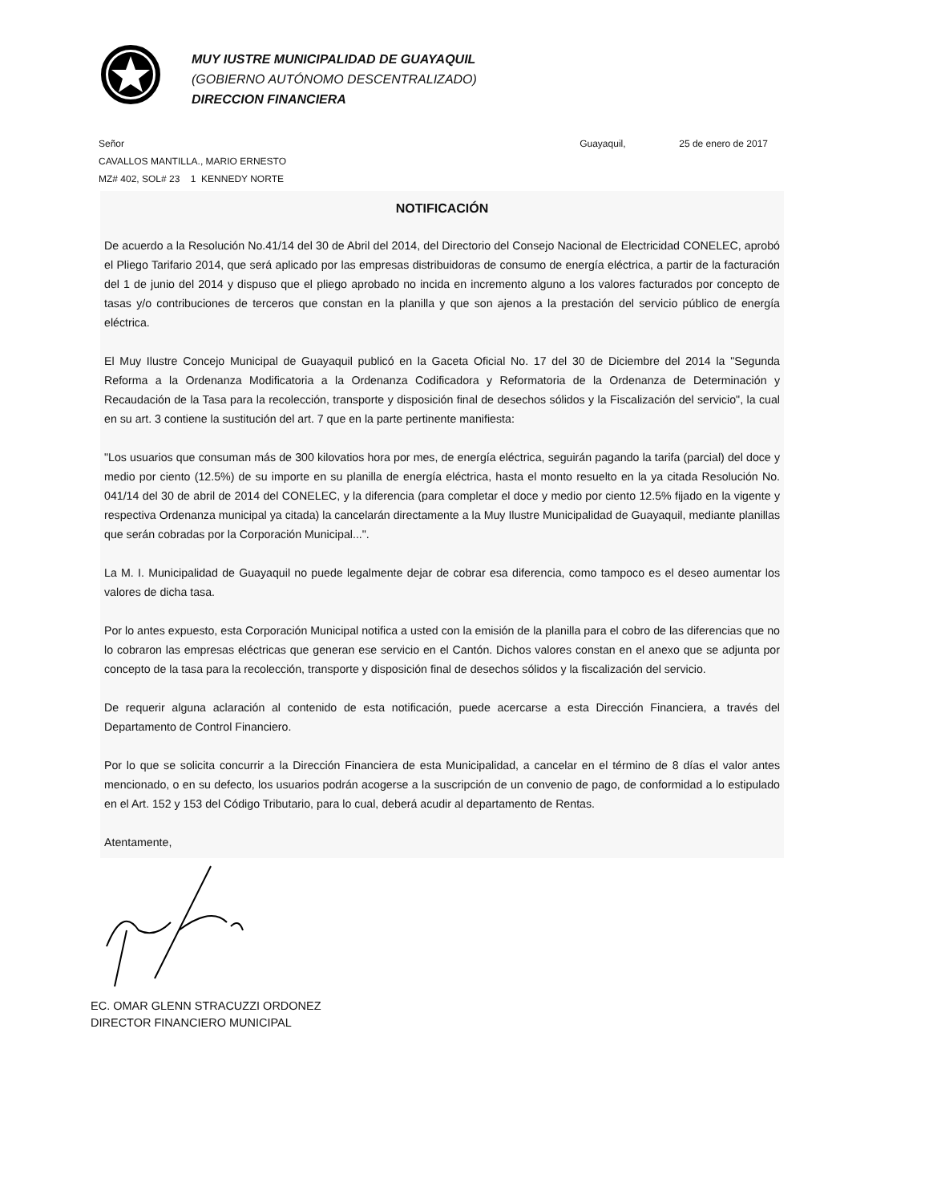MUY IUSTRE MUNICIPALIDAD DE GUAYAQUIL
(GOBIERNO AUTÓNOMO DESCENTRALIZADO)
DIRECCION FINANCIERA
Señor Guayaquil, 25 de enero de 2017
CAVALLOS MANTILLA., MARIO ERNESTO
MZ# 402, SOL# 23 1 KENNEDY NORTE
NOTIFICACIÓN
De acuerdo a la Resolución No.41/14 del 30 de Abril del 2014, del Directorio del Consejo Nacional de Electricidad CONELEC, aprobó el Pliego Tarifario 2014, que será aplicado por las empresas distribuidoras de consumo de energía eléctrica, a partir de la facturación del 1 de junio del 2014 y dispuso que el pliego aprobado no incida en incremento alguno a los valores facturados por concepto de tasas y/o contribuciones de terceros que constan en la planilla y que son ajenos a la prestación del servicio público de energía eléctrica.
El Muy Ilustre Concejo Municipal de Guayaquil publicó en la Gaceta Oficial No. 17 del 30 de Diciembre del 2014 la "Segunda Reforma a la Ordenanza Modificatoria a la Ordenanza Codificadora y Reformatoria de la Ordenanza de Determinación y Recaudación de la Tasa para la recolección, transporte y disposición final de desechos sólidos y la Fiscalización del servicio", la cual en su art. 3 contiene la sustitución del art. 7 que en la parte pertinente manifiesta:
"Los usuarios que consuman más de 300 kilovatios hora por mes, de energía eléctrica, seguirán pagando la tarifa (parcial) del doce y medio por ciento (12.5%) de su importe en su planilla de energía eléctrica, hasta el monto resuelto en la ya citada Resolución No. 041/14 del 30 de abril de 2014 del CONELEC, y la diferencia (para completar el doce y medio por ciento 12.5% fijado en la vigente y respectiva Ordenanza municipal ya citada) la cancelarán directamente a la Muy Ilustre Municipalidad de Guayaquil, mediante planillas que serán cobradas por la Corporación Municipal...".
La M. I. Municipalidad de Guayaquil no puede legalmente dejar de cobrar esa diferencia, como tampoco es el deseo aumentar los valores de dicha tasa.
Por lo antes expuesto, esta Corporación Municipal notifica a usted con la emisión de la planilla para el cobro de las diferencias que no lo cobraron las empresas eléctricas que generan ese servicio en el Cantón. Dichos valores constan en el anexo que se adjunta por concepto de la tasa para la recolección, transporte y disposición final de desechos sólidos y la fiscalización del servicio.
De requerir alguna aclaración al contenido de esta notificación, puede acercarse a esta Dirección Financiera, a través del Departamento de Control Financiero.
Por lo que se solicita concurrir a la Dirección Financiera de esta Municipalidad, a cancelar en el término de 8 días el valor antes mencionado, o en su defecto, los usuarios podrán acogerse a la suscripción de un convenio de pago, de conformidad a lo estipulado en el Art. 152 y 153 del Código Tributario, para lo cual, deberá acudir al departamento de Rentas.
Atentamente,
EC. OMAR GLENN STRACUZZI ORDONEZ
DIRECTOR FINANCIERO MUNICIPAL